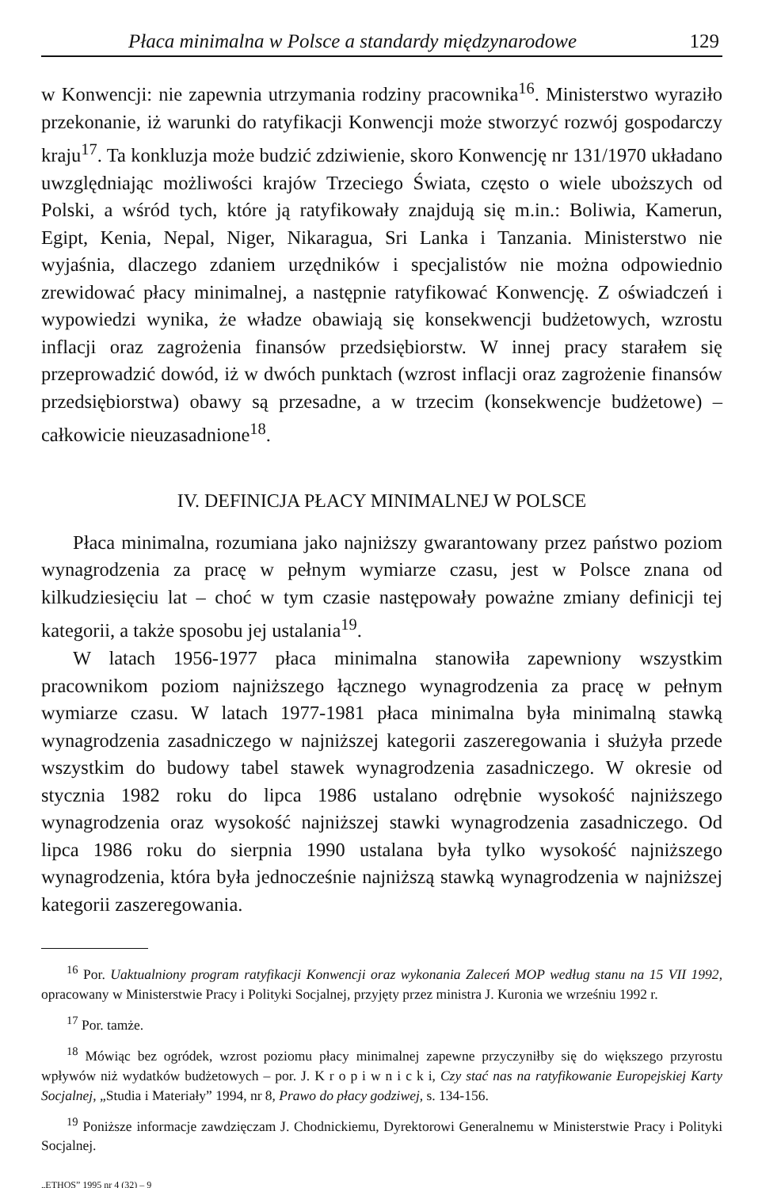Płaca minimalna w Polsce a standardy międzynarodowe 129
w Konwencji: nie zapewnia utrzymania rodziny pracownika<sup>16</sup>. Ministerstwo wyraziło przekonanie, iż warunki do ratyfikacji Konwencji może stworzyć rozwój gospodarczy kraju<sup>17</sup>. Ta konkluzja może budzić zdziwienie, skoro Konwencję nr 131/1970 układano uwzględniając możliwości krajów Trzeciego Świata, często o wiele uboższych od Polski, a wśród tych, które ją ratyfikowały znajdują się m.in.: Boliwia, Kamerun, Egipt, Kenia, Nepal, Niger, Nikaragua, Sri Lanka i Tanzania. Ministerstwo nie wyjaśnia, dlaczego zdaniem urzędników i specjalistów nie można odpowiednio zrewidować płacy minimalnej, a następnie ratyfikować Konwencję. Z oświadczeń i wypowiedzi wynika, że władze obawiają się konsekwencji budżetowych, wzrostu inflacji oraz zagrożenia finansów przedsiębiorstw. W innej pracy starałem się przeprowadzić dowód, iż w dwóch punktach (wzrost inflacji oraz zagrożenie finansów przedsiębiorstwa) obawy są przesadne, a w trzecim (konsekwencje budżetowe) – całkowicie nieuzasadnione<sup>18</sup>.
IV. DEFINICJA PŁACY MINIMALNEJ W POLSCE
Płaca minimalna, rozumiana jako najniższy gwarantowany przez państwo poziom wynagrodzenia za pracę w pełnym wymiarze czasu, jest w Polsce znana od kilkudziesięciu lat – choć w tym czasie następowały poważne zmiany definicji tej kategorii, a także sposobu jej ustalania<sup>19</sup>.
W latach 1956-1977 płaca minimalna stanowiła zapewniony wszystkim pracownikom poziom najniższego łącznego wynagrodzenia za pracę w pełnym wymiarze czasu. W latach 1977-1981 płaca minimalna była minimalną stawką wynagrodzenia zasadniczego w najniższej kategorii zaszeregowania i służyła przede wszystkim do budowy tabel stawek wynagrodzenia zasadniczego. W okresie od stycznia 1982 roku do lipca 1986 ustalano odrębnie wysokość najniższego wynagrodzenia oraz wysokość najniższej stawki wynagrodzenia zasadniczego. Od lipca 1986 roku do sierpnia 1990 ustalana była tylko wysokość najniższego wynagrodzenia, która była jednocześnie najniższą stawką wynagrodzenia w najniższej kategorii zaszeregowania.
<sup>16</sup> Por. Uaktualniony program ratyfikacji Konwencji oraz wykonania Zaleceń MOP według stanu na 15 VII 1992, opracowany w Ministerstwie Pracy i Polityki Socjalnej, przyjęty przez ministra J. Kuronia we wrześniu 1992 r.
<sup>17</sup> Por. tamże.
<sup>18</sup> Mówiąc bez ogródek, wzrost poziomu płacy minimalnej zapewne przyczyniłby się do większego przyrostu wpływów niż wydatków budżetowych – por. J. K r o p i w n i c k i, Czy stać nas na ratyfikowanie Europejskiej Karty Socjalnej, „Studia i Materiały” 1994, nr 8, Prawo do płacy godziwej, s. 134-156.
<sup>19</sup> Poniższe informacje zawdzięczam J. Chodnickiemu, Dyrektorowi Generalnemu w Ministerstwie Pracy i Polityki Socjalnej.
„ETHOS” 1995 nr 4 (32) – 9